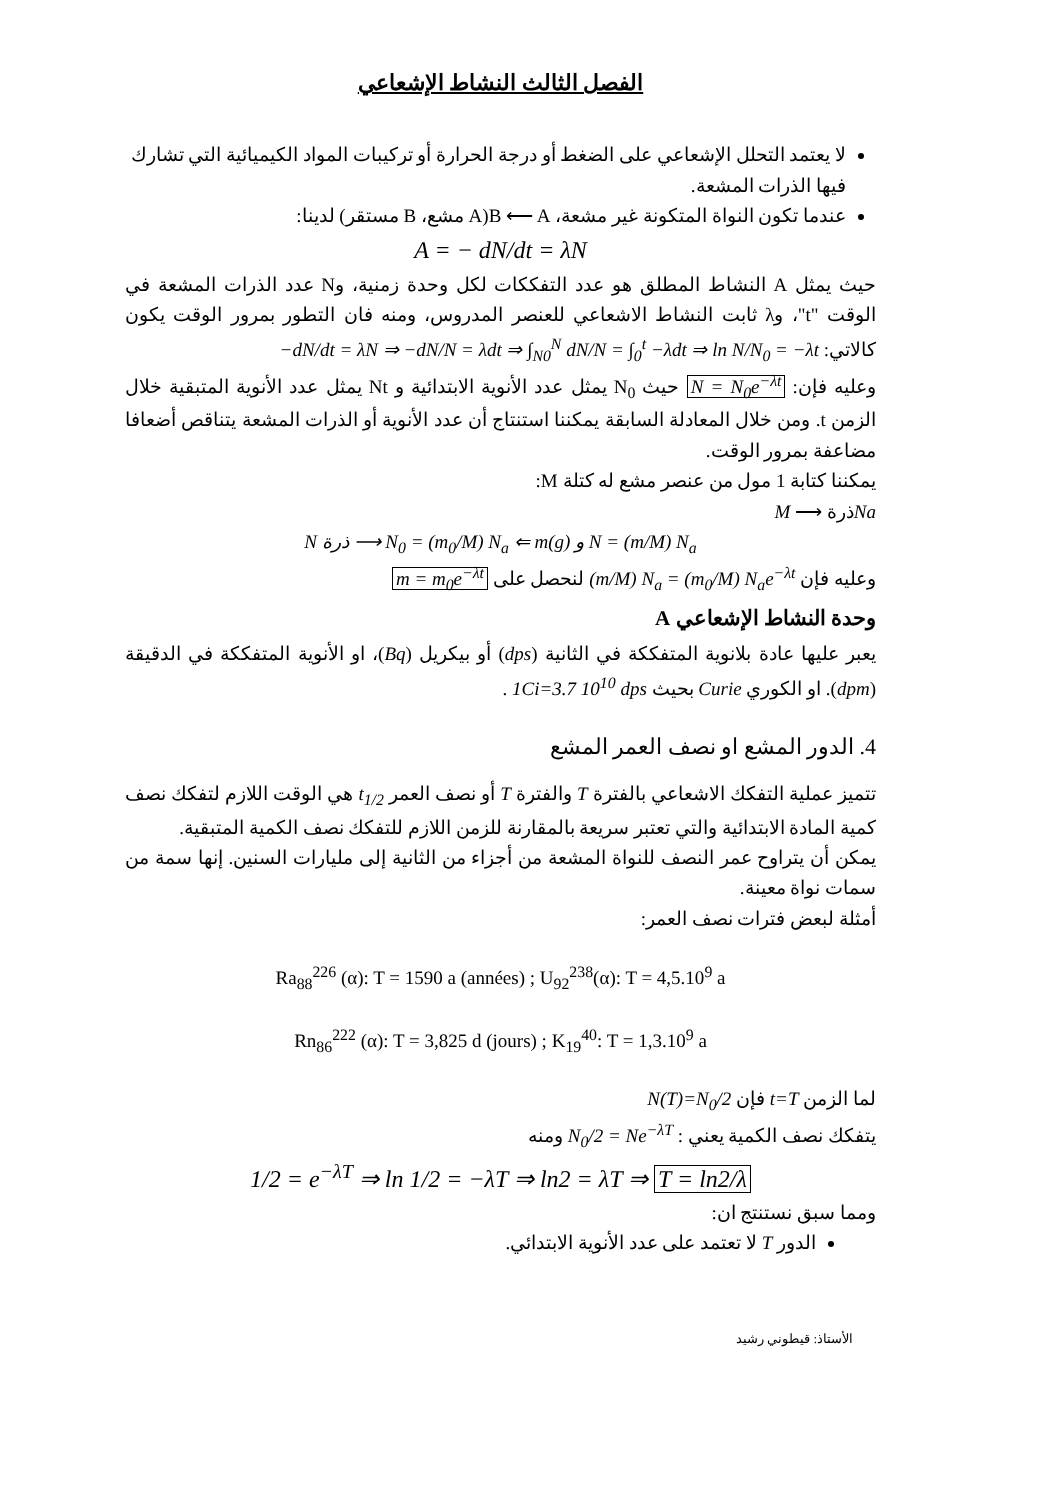الفصل الثالث النشاط الإشعاعي
لا يعتمد التحلل الإشعاعي على الضغط أو درجة الحرارة أو تركيبات المواد الكيميائية التي تشارك فيها الذرات المشعة.
عندما تكون النواة المتكونة غير مشعة، B ⟵ A(A مشع، B مستقر) لدينا:
A = − dN/dt = λN
حيث يمثل A النشاط المطلق هو عدد التفككات لكل وحدة زمنية، وN عدد الذرات المشعة في الوقت "t"، وλ ثابت النشاط الاشعاعي للعنصر المدروس، ومنه فان التطور بمرور الوقت يكون كالاتي: −dN/dt = λN ⇒ −dN/N = λdt ⇒ ∫<sub>N0</sub><sup>N</sup> dN/N = ∫<sub>0</sub><sup>t</sup> −λdt ⇒ ln N/N<sub>0</sub> = −λt
وعليه فإن: N = N<sub>0</sub>e<sup>−λt</sup> حيث N<sub>0</sub> يمثل عدد الأنوية الابتدائية و Nt يمثل عدد الأنوية المتبقية خلال الزمن t. ومن خلال المعادلة السابقة يمكننا استنتاج أن عدد الأنوية أو الذرات المشعة يتناقص أضعافا مضاعفة بمرور الوقت.
يمكننا كتابة 1 مول من عنصر مشع له كتلة M:
Naذرة ⟶ M
N ذرة ⟶ N<sub>0</sub> = (m<sub>0</sub>/M) N<sub>a</sub> ⇐ m(g) و N = (m/M) N<sub>a</sub>
وعليه فإن (m/M) N<sub>a</sub> = (m<sub>0</sub>/M) N<sub>a</sub>e<sup>−λt</sup> لنحصل على m = m<sub>0</sub>e<sup>−λt</sup>
وحدة النشاط الإشعاعي A
يعبر عليها عادة بلانوية المتفككة في الثانية (dps) أو بيكريل (Bq)، او الأنوية المتفككة في الدقيقة (dpm). او الكوري Curie بحيث 1Ci=3.7 10<sup>10</sup> dps .
4. الدور المشع او نصف العمر المشع
تتميز عملية التفكك الاشعاعي بالفترة T والفترة T أو نصف العمر t<sub>1/2</sub> هي الوقت اللازم لتفكك نصف كمية المادة الابتدائية والتي تعتبر سريعة بالمقارنة للزمن اللازم للتفكك نصف الكمية المتبقية.
يمكن أن يتراوح عمر النصف للنواة المشعة من أجزاء من الثانية إلى مليارات السنين. إنها سمة من سمات نواة معينة.
أمثلة لبعض فترات نصف العمر:
Ra<sub>88</sub><sup>226</sup> (α): T = 1590 a (années) ; U<sub>92</sub><sup>238</sup>(α): T = 4,5.10<sup>9</sup> a
Rn<sub>86</sub><sup>222</sup> (α): T = 3,825 d (jours) ; K<sub>19</sub><sup>40</sup>: T = 1,3.10<sup>9</sup> a
لما الزمن t=T فإن N(T)=N<sub>0</sub>/2
يتفكك نصف الكمية يعني : N<sub>0</sub>/2 = Ne<sup>−λT</sup> ومنه
1/2 = e<sup>−λT</sup> ⇒ ln 1/2 = −λT ⇒ ln2 = λT ⇒ T = ln2/λ
ومما سبق نستنتج ان:
الدور T لا تعتمد على عدد الأنوية الابتدائي.
الأستاذ: قيطوني رشيد